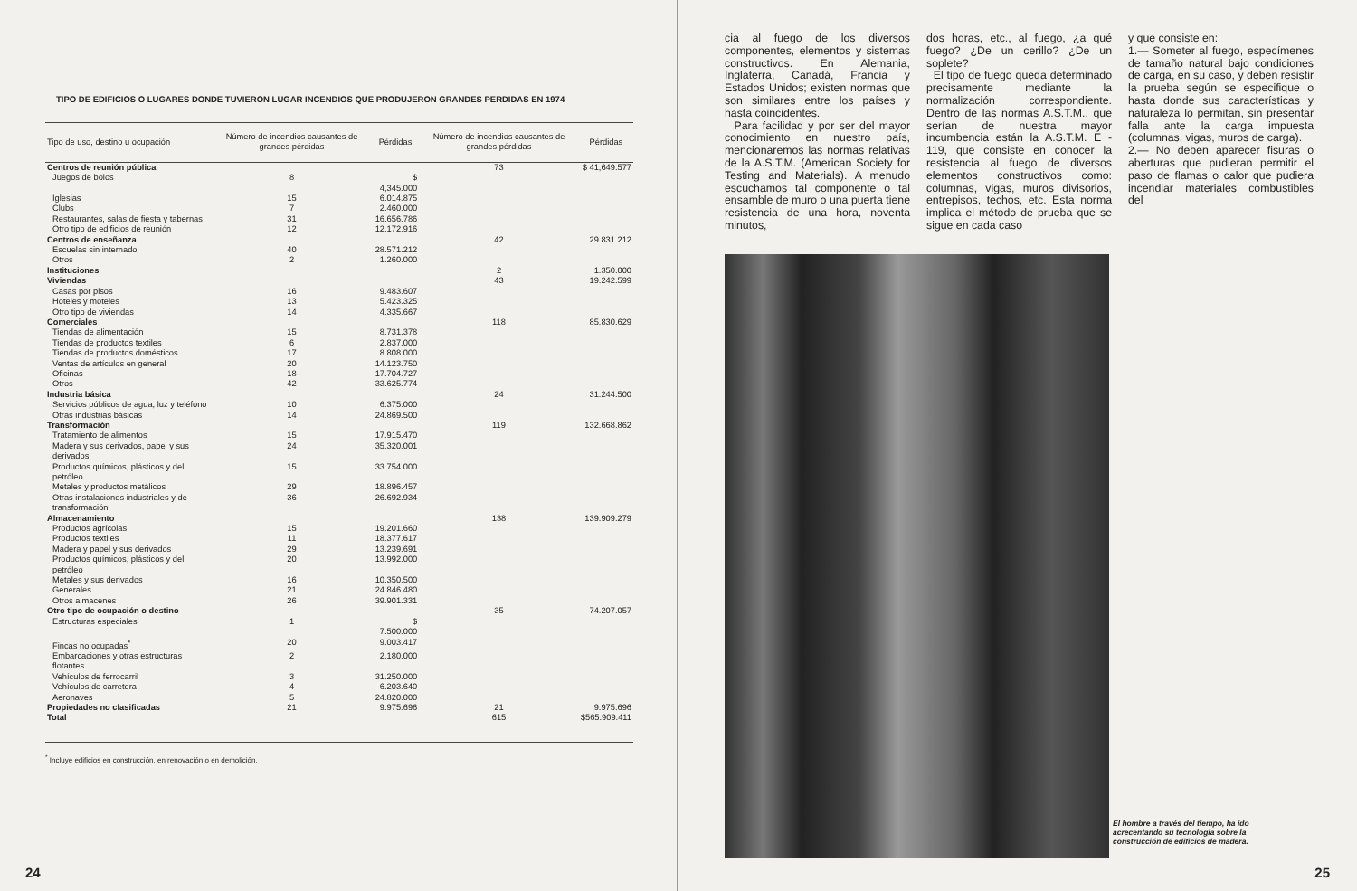TIPO DE EDIFICIOS O LUGARES DONDE TUVIERON LUGAR INCENDIOS QUE PRODUJERON GRANDES PERDIDAS EN 1974
| Tipo de uso, destino u ocupación | Número de incendios causantes de grandes pérdidas | Pérdidas | Número de incendios causantes de grandes pérdidas | Pérdidas |
| --- | --- | --- | --- | --- |
| Centros de reunión pública | | | 73 | $ 41,649.577 |
| Juegos de bolos | 8 | $ 4,345.000 | | |
| Iglesias | 15 | 6.014.875 | | |
| Clubs | 7 | 2.460.000 | | |
| Restaurantes, salas de fiesta y tabernas | 31 | 16.656.786 | | |
| Otro tipo de edificios de reunión | 12 | 12.172.916 | | |
| Centros de enseñanza | | | 42 | 29.831.212 |
| Escuelas sin internado | 40 | 28.571.212 | | |
| Otros | 2 | 1.260.000 | | |
| Instituciones | | | 2 | 1.350.000 |
| Viviendas | | | 43 | 19.242.599 |
| Casas por pisos | 16 | 9.483.607 | | |
| Hoteles y moteles | 13 | 5.423.325 | | |
| Otro tipo de viviendas | 14 | 4.335.667 | | |
| Comerciales | | | 118 | 85.830.629 |
| Tiendas de alimentación | 15 | 8.731.378 | | |
| Tiendas de productos textiles | 6 | 2.837.000 | | |
| Tiendas de productos domésticos | 17 | 8.808.000 | | |
| Ventas de artículos en general | 20 | 14.123.750 | | |
| Oficinas | 18 | 17.704.727 | | |
| Otros | 42 | 33.625.774 | | |
| Industria básica | | | 24 | 31.244.500 |
| Servicios públicos de agua, luz y teléfono | 10 | 6.375.000 | | |
| Otras industrias básicas | 14 | 24.869.500 | | |
| Transformación | | | 119 | 132.668.862 |
| Tratamiento de alimentos | 15 | 17.915.470 | | |
| Madera y sus derivados, papel y sus derivados | 24 | 35.320.001 | | |
| Productos químicos, plásticos y del petróleo | 15 | 33.754.000 | | |
| Metales y productos metálicos | 29 | 18.896.457 | | |
| Otras instalaciones industriales y de transformación | 36 | 26.692.934 | | |
| Almacenamiento | | | 138 | 139.909.279 |
| Productos agrícolas | 15 | 19.201.660 | | |
| Productos textiles | 11 | 18.377.617 | | |
| Madera y papel y sus derivados | 29 | 13.239.691 | | |
| Productos químicos, plásticos y del petróleo | 20 | 13.992.000 | | |
| Metales y sus derivados | 16 | 10.350.500 | | |
| Generales | 21 | 24.846.480 | | |
| Otros almacenes | 26 | 39.901.331 | | |
| Otro tipo de ocupación o destino | | | 35 | 74.207.057 |
| Estructuras especiales | 1 | $ 7.500.000 | | |
| Fincas no ocupadas<sup>*</sup> | 20 | 9.003.417 | | |
| Embarcaciones y otras estructuras flotantes | 2 | 2.180.000 | | |
| Vehículos de ferrocarril | 3 | 31.250.000 | | |
| Vehículos de carretera | 4 | 6.203.640 | | |
| Aeronaves | 5 | 24.820.000 | | |
| Propiedades no clasificadas | 21 | 9.975.696 | 21 | 9.975.696 |
| Total | | | 615 | $565.909.411 |
<sup>*</sup> Incluye edificios en construcción, en renovación o en demolición.
24
cia al fuego de los diversos componentes, elementos y sistemas constructivos. En Alemania, Inglaterra, Canadá, Francia y Estados Unidos; existen normas que son similares entre los países y hasta coincidentes.
Para facilidad y por ser del mayor conocimiento en nuestro país, mencionaremos las normas relativas de la A.S.T.M. (American Society for Testing and Materials). A menudo escuchamos tal componente o tal ensamble de muro o una puerta tiene resistencia de una hora, noventa minutos,
dos horas, etc., al fuego, ¿a qué fuego? ¿De un cerillo? ¿De un soplete?
El tipo de fuego queda determinado precisamente mediante la normalización correspondiente. Dentro de las normas A.S.T.M., que serían de nuestra mayor incumbencia están la A.S.T.M. E - 119, que consiste en conocer la resistencia al fuego de diversos elementos constructivos como: columnas, vigas, muros divisorios, entrepisos, techos, etc. Esta norma implica el método de prueba que se sigue en cada caso
y que consiste en:
1.— Someter al fuego, especímenes de tamaño natural bajo condiciones de carga, en su caso, y deben resistir la prueba según se especifique o hasta donde sus características y naturaleza lo permitan, sin presentar falla ante la carga impuesta (columnas, vigas, muros de carga).
2.— No deben aparecer fisuras o aberturas que pudieran permitir el paso de flamas o calor que pudiera incendiar materiales combustibles del
El hombre a través del tiempo, ha ido acrecentando su tecnología sobre la construcción de edificios de madera.
25